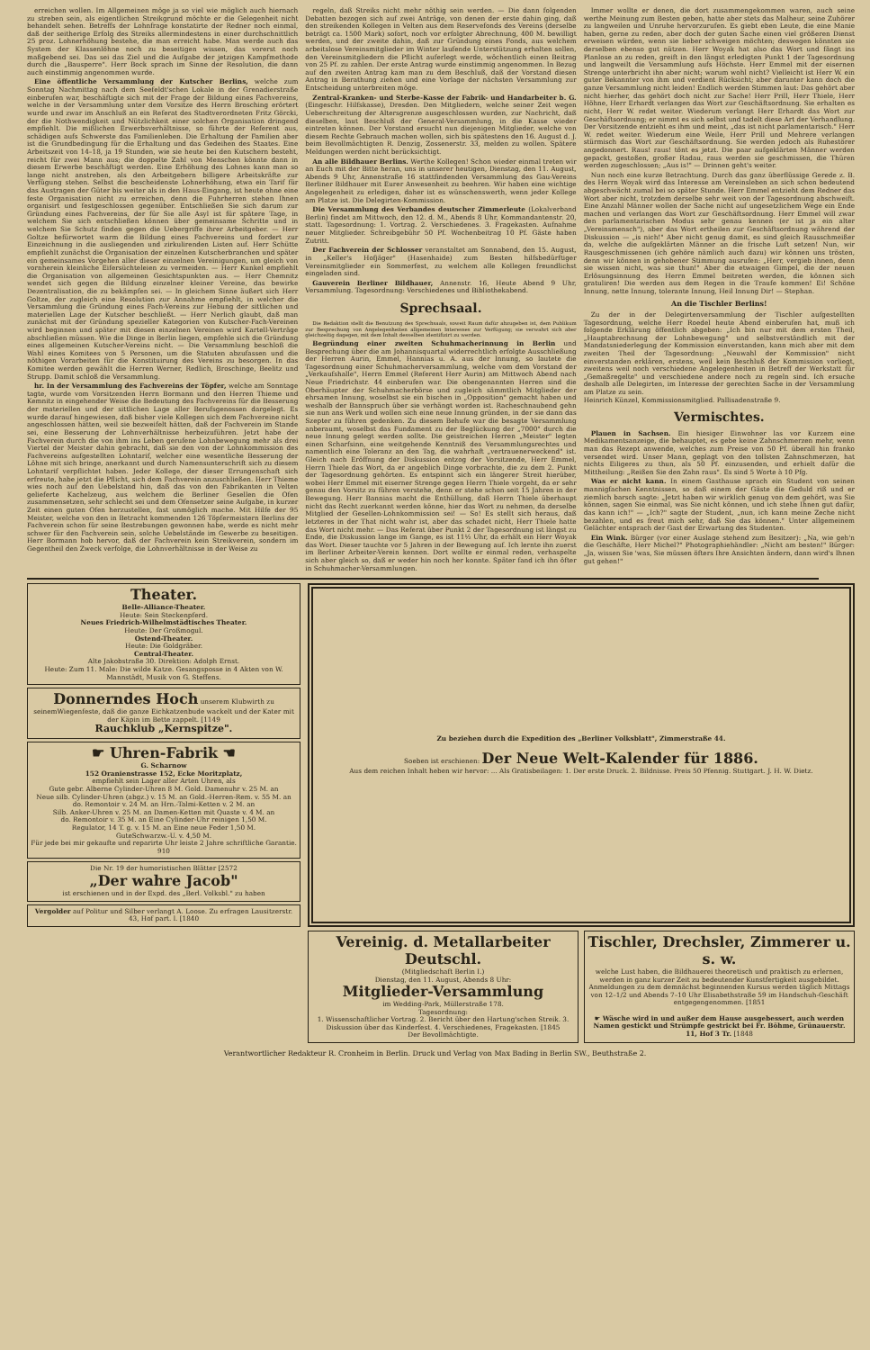erreichen wollen. Im Allgemeinen möge ja so viel wie möglich auch hiernach zu streben sein, als eigentlichen Streikgrund möchte er die Gelegenheit nicht behandelt sehen. Betreffs der Lohnfrage konstatirte der Redner noch einmal, daß der seitherige Erfolg des Streiks allermindestens in einer durchschnittlich 25 proz. Lohnerhöhung bestehe, die man erreicht habe. Man werde auch das System der Klassenlöhne noch zu beseitigen wissen, das vorerst noch maßgebend sei. Das sei das Ziel und die Aufgabe der jetzigen Kampfmethode durch die „Bausperre". Herr Bock sprach im Sinne der Resolution, die dann auch einstimmig angenommen wurde.
Eine öffentliche Versammlung der Kutscher Berlins, welche zum Sonntag Nachmittag nach dem Seefeldt'schen Lokale in der Grenadierstraße einberufen war, beschäftigte sich mit der Frage der Bildung eines Fachvereins, welche in der Versammlung unter dem Vorsitze des Herrn Brosching erörtert wurde und zwar im Anschluß an ein Referat des Stadtverordneten Fritz Görcki, der die Nothwendigkeit und Nützlichkeit einer solchen Organisation dringend empfiehlt. Die mißlichen Erwerbsverhältnisse, so führte der Referent aus, schädigen aufs Schwerste das Familienleben. Die Erhaltung der Familien aber ist die Grundbedingung für die Erhaltung und das Gedeihen des Staates. Eine Arbeitszeit von 14–18, ja 19 Stunden, wie sie heute bei den Kutschern besteht, reicht für zwei Mann aus; die doppelte Zahl von Menschen könnte dann in diesem Erwerbe beschäftigt werden. Eine Erhöhung des Lohnes kann man so lange nicht anstreben, als den Arbeitgebern billigere Arbeitskräfte zur Verfügung stehen. Selbst die bescheidenste Lohnerhöhung, etwa ein Tarif für das Austragen der Güter bis weiter als in den Haus-Eingang, ist heute ohne eine feste Organisation nicht zu erreichen, denn die Fuhrherren stehen Ihnen organisirt und festgeschlossen gegenüber. Entschließen Sie sich darum zur Gründung eines Fachvereins, der für Sie alle Asyl ist für spätere Tage, in welchem Sie sich entschließen können über gemeinsame Schritte und in welchem Sie Schutz finden gegen die Uebergriffe ihrer Arbeitgeber. — Herr Goltze befürwortet warm die Bildung eines Fachvereins und fordert zur Einzeichnung in die ausliegenden und zirkulirenden Listen auf. Herr Schütte empfiehlt zunächst die Organisation der einzelnen Kutscherbranchen und später ein gemeinsames Vorgehen aller dieser einzelnen Vereinigungen, um gleich von vornherein kleinliche Eifersüchteleien zu vermeiden. — Herr Kunkel empfiehlt die Organisation von allgemeinen Gesichtspunkten aus. — Herr Chemnitz wendet sich gegen die Bildung einzelner kleiner Vereine, das bewirke Dezentralisation, die zu bekämpfen sei. — In gleichem Sinne äußert sich Herr Goltze, der zugleich eine Resolution zur Annahme empfiehlt, in welcher die Versammlung die Gründung eines Fach-Vereins zur Hebung der sittlichen und materiellen Lage der Kutscher beschließt. — Herr Nerlich glaubt, daß man zunächst mit der Gründung spezieller Kategorien von Kutscher-Fach-Vereinen wird beginnen und später mit diesen einzelnen Vereinen wird Kartell-Verträge abschließen müssen. Wie die Dinge in Berlin liegen, empfehle sich die Gründung eines allgemeinen Kutscher-Vereins nicht. — Die Versammlung beschloß die Wahl eines Komitees von 5 Personen, um die Statuten abzufassen und die nöthigen Vorarbeiten für die Konstituirung des Vereins zu besorgen. In das Komitee werden gewählt die Herren Werner, Redlich, Broschinge, Beelitz und Strupp. Damit schloß die Versammlung.
hr. In der Versammlung des Fachvereins der Töpfer, welche am Sonntage tagte, wurde vom Vorsitzenden Herrn Bormann und den Herren Thieme und Kemnitz in eingehender Weise die Bedeutung des Fachvereins für die Besserung der materiellen und der sittlichen Lage aller Berufsgenossen dargelegt. Es wurde darauf hingewiesen, daß bisher viele Kollegen sich dem Fachvereine nicht angeschlossen hätten, weil sie bezweifelt hätten, daß der Fachverein im Stande sei, eine Besserung der Lohnverhältnisse herbeizuführen. Jetzt habe der Fachverein durch die von ihm ins Leben gerufene Lohnbewegung mehr als drei Viertel der Meister dahin gebracht, daß sie den von der Lohnkommission des Fachvereins aufgestellten Lohntarif, welcher eine wesentliche Besserung der Löhne mit sich bringe, anerkannt und durch Namensunterschrift sich zu diesem Lohntarif verpflichtet haben. Jeder Kollege, der dieser Errungenschaft sich erfreute, habe jetzt die Pflicht, sich dem Fachverein anzuschließen. Herr Thieme wies noch auf den Uebelstand hin, daß das von den Fabrikanten in Velten gelieferte Kachelzeug, aus welchem die Berliner Gesellen die Ofen zusammensetzen, sehr schlecht sei und dem Ofensetzer seine Aufgabe, in kurzer Zeit einen guten Ofen herzustellen, fast unmöglich mache. Mit Hilfe der 95 Meister, welche von den in Betracht kommenden 126 Töpfermeistern Berlins der Fachverein schon für seine Bestrebungen gewonnen habe, werde es nicht mehr schwer für den Fachverein sein, solche Uebelstände im Gewerbe zu beseitigen. Herr Bormann hob hervor, daß der Fachverein kein Streikverein, sondern im Gegentheil den Zweck verfolge, die Lohnverhältnisse in der Weise zu
regeln, daß Streiks nicht mehr nöthig sein werden. — Die dann folgenden Debatten bezogen sich auf zwei Anträge, von denen der erste dahin ging, daß den streikenden Kollegen in Velten aus dem Reservefonds des Vereins (derselbe beträgt ca. 1500 Mark) sofort, noch vor erfolgter Abrechnung, 400 M. bewilligt werden, und der zweite dahin, daß zur Gründung eines Fonds, aus welchem arbeitslose Vereinsmitglieder im Winter laufende Unterstützung erhalten sollen, den Vereinsmitgliedern die Pflicht auferlegt werde, wöchentlich einen Beitrag von 25 Pf. zu zahlen. Der erste Antrag wurde einstimmig angenommen. In Bezug auf den zweiten Antrag kam man zu dem Beschluß, daß der Vorstand diesen Antrag in Berathung ziehen und eine Vorlage der nächsten Versammlung zur Entscheidung unterbreiten möge.
Zentral-Kranken- und Sterbe-Kasse der Fabrik- und Handarbeiter b. G. (Eingeschr. Hilfskasse), Dresden. Den Mitgliedern, welche seiner Zeit wegen Ueberschreitung der Altersgrenze ausgeschlossen wurden, zur Nachricht, daß dieselben, laut Beschluß der General-Versammlung, in die Kasse wieder eintreten können. Der Vorstand ersucht nun diejenigen Mitglieder, welche von diesem Rechte Gebrauch machen wollen, sich bis spätestens den 16. August d. J. beim Bevollmächtigten R. Denzig, Zossenerstr. 33, melden zu wollen. Spätere Meldungen werden nicht berücksichtigt.
An alle Bildhauer Berlins. Werthe Kollegen! Schon wieder einmal treten wir an Euch mit der Bitte heran, uns in unserer heutigen, Dienstag, den 11. August, Abends 9 Uhr, Annenstraße 16 stattfindenden Versammlung des Gau-Vereins Berliner Bildhauer mit Eurer Anwesenheit zu beehren. Wir haben eine wichtige Angelegenheit zu erledigen, daher ist es wünschenswerth, wenn jeder Kollege am Platze ist. Die Delegirten-Kommission.
Die Versammlung des Verbandes deutscher Zimmerleute (Lokalverband Berlin) findet am Mittwoch, den 12. d. M., Abends 8 Uhr, Kommandantenstr. 20, statt. Tagesordnung: 1. Vortrag. 2. Verschiedenes. 3. Fragekasten. Aufnahme neuer Mitglieder. Schreibgebühr 50 Pf. Wochenbeitrag 10 Pf. Gäste haben Zutritt.
Der Fachverein der Schlosser veranstaltet am Sonnabend, den 15. August, in „Keller's Hofjäger" (Hasenhaide) zum Besten hilfsbedürftiger Vereinsmitglieder ein Sommerfest, zu welchem alle Kollegen freundlichst eingeladen sind.
Gauverein Berliner Bildhauer, Annenstr. 16, Heute Abend 9 Uhr, Versammlung. Tagesordnung: Verschiedenes und Bibliothekabend.
Sprechsaal.
Die Redaktion stellt die Benutzung des Sprechsaals, soweit Raum dafür abzugeben ist, dem Publikum zur Besprechung von Angelegenheiten allgemeinen Interesses zur Verfügung; sie verwahrt sich aber gleichzeitig dagegen, mit dem Inhalt desselben identifizirt zu werden.
Begründung einer zweiten Schuhmacherinnung in Berlin und Besprechung über die am Johannisquartal widerrechtlich erfolgte Ausschließung der Herren Aurin, Emmel, Hannias u. A. aus der Innung, so lautete die Tagesordnung einer Schuhmacherversammlung, welche vom dem Vorstand der „Verkaufshalle", Herrn Emmel (Referent Herr Aurin) am Mittwoch Abend nach Neue Friedrichstr. 44 einberufen war. Die obengenannten Herren sind die Oberhäupter der Schuhmacherbörse und zugleich sämmtlich Mitglieder der ehrsamen Innung, woselbst sie ein bischen in „Opposition" gemacht haben und weshalb der Bannspruch über sie verhängt worden ist. Racheschnaubend gehn sie nun ans Werk und wollen sich eine neue Innung gründen, in der sie dann das Szepter zu führen gedenken. Zu diesem Behufe war die besagte Versammlung anberaumt, woselbst das Fundament zu der Beglückung der „7000" durch die neue Innung gelegt werden sollte. Die geistreichen Herren „Meister" legten einen Scharfsinn, eine weitgehende Kenntniß des Versammlungsrechtes und namentlich eine Toleranz an den Tag, die wahrhaft „vertrauenerweckend" ist. Gleich nach Eröffnung der Diskussion entzog der Vorsitzende, Herr Emmel, Herrn Thiele das Wort, da er angeblich Dinge vorbrachte, die zu dem 2. Punkt der Tagesordnung gehörten. Es entspinnt sich ein längerer Streit hierüber, wobei Herr Emmel mit eiserner Strenge gegen Herrn Thiele vorgeht, da er sehr genau den Vorsitz zu führen verstehe, denn er stehe schon seit 15 Jahren in der Bewegung. Herr Bannias macht die Enthüllung, daß Herrn Thiele überhaupt nicht das Recht zuerkannt werden könne, hier das Wort zu nehmen, da derselbe Mitglied der Gesellen-Lohnkommission sei! — So! Es stellt sich heraus, daß letzteres in der That nicht wahr ist, aber das schadet nicht, Herr Thiele hatte das Wort nicht mehr. — Das Referat über Punkt 2 der Tagesordnung ist längst zu Ende, die Diskussion lange im Gange, es ist 11½ Uhr, da erhält ein Herr Woyak das Wort. Dieser tauchte vor 5 Jahren in der Bewegung auf. Ich lernte ihn zuerst im Berliner Arbeiter-Verein kennen. Dort wollte er einmal reden, verhaspelte sich aber gleich so, daß er weder hin noch her konnte. Später fand ich ihn öfter in Schuhmacher-Versammlungen.
Immer wollte er denen, die dort zusammengekommen waren, auch seine werthe Meinung zum Besten geben, hatte aber stets das Malheur, seine Zuhörer zu langweilen und Unruhe hervorzurufen. Es giebt eben Leute, die eine Manie haben, gerne zu reden, aber doch der guten Sache einen viel größeren Dienst erweisen würden, wenn sie lieber schweigen möchten; deswegen könnten sie derselben ebenso gut nützen. Herr Woyak hat also das Wort und fängt ins Planlose an zu reden, greift in den längst erledigten Punkt 1 der Tagesordnung und langweilt die Versammlung aufs Höchste. Herr Emmel mit der eisernen Strenge unterbricht ihn aber nicht; warum wohl nicht? Vielleicht ist Herr W. ein guter Bekannter von ihm und verdient Rücksicht; aber darunter kann doch die ganze Versammlung nicht leiden! Endlich werden Stimmen laut: Das gehört aber nicht hierher, das gehört doch nicht zur Sache! Herr Prill, Herr Thiele, Herr Höhne, Herr Erhardt verlangen das Wort zur Geschäftsordnung. Sie erhalten es nicht, Herr W. redet weiter. Wiederum verlangt Herr Erhardt das Wort zur Geschäftsordnung; er nimmt es sich selbst und tadelt diese Art der Verhandlung. Der Vorsitzende entzieht es ihm und meint, „das ist nicht parlamentarisch." Herr W. redet weiter. Wiederum eine Weile, Herr Prill und Mehrere verlangen stürmisch das Wort zur Geschäftsordnung. Sie werden jedoch als Ruhestörer angedonnert. Raus! raus! tönt es jetzt. Die paar aufgeklärten Männer werden gepackt, gestoßen, großer Radau, raus werden sie geschmissen, die Thüren werden zugeschlossen; „Aus is!" — Drinnen geht's weiter.
Nun noch eine kurze Betrachtung. Durch das ganz überflüssige Gerede z. B. des Herrn Woyak wird das Interesse am Vereinsleben an sich schon bedeutend abgeschwächt zumal bei so später Stunde. Herr Emmel entzieht dem Redner das Wort aber nicht, trotzdem derselbe sehr weit von der Tagesordnung abschweift. Eine Anzahl Männer wollen der Sache nicht auf ungesetzlichem Wege ein Ende machen und verlangen das Wort zur Geschäftsordnung. Herr Emmel will zwar den parlamentarischen Modus sehr genau kennen (er ist ja ein alter „Vereinsmensch"), aber das Wort ertheilen zur Geschäftsordnung während der Diskussion — „is nich!" Aber nicht genug damit, es sind gleich Rausschmeißer da, welche die aufgeklärten Männer an die frische Luft setzen! Nun, wir Rausgeschmissenen (ich gehöre nämlich auch dazu) wir können uns trösten, denn wir können in gehobener Stimmung ausrufen: „Herr, vergieb ihnen, denn sie wissen nicht, was sie thun!" Aber die etwaigen Gimpel, die der neuen Erlösungsinnung des Herrn Emmel beitreten werden, die können sich gratuliren! Die werden aus dem Regen in die Traufe kommen! Ei! Schöne Innung, nette Innung, tolerante Innung, Heil Innung Dir! — Stephan.
An die Tischler Berlins!
Zu der in der Delegirtenversammlung der Tischler aufgestellten Tagesordnung, welche Herr Roedel heute Abend einberufen hat, muß ich folgende Erklärung öffentlich abgeben: „Ich bin nur mit dem ersten Theil, „Hauptabrechnung der Lohnbewegung" und selbstverständlich mit der Mandatsniederlegung der Kommission einverstanden, kann mich aber mit dem zweiten Theil der Tagesordnung: „Neuwahl der Kommission" nicht einverstanden erklären, erstens, weil kein Beschluß der Kommission vorliegt, zweitens weil noch verschiedene Angelegenheiten in Betreff der Werkstatt für „Gemaßregelte" und verschiedene andere noch zu regeln sind. Ich ersuche deshalb alle Delegirten, im Interesse der gerechten Sache in der Versammlung am Platze zu sein.
Heinrich Künzel, Kommissionsmitglied. Pallisadenstraße 9.
Vermischtes.
Plauen in Sachsen. Ein hiesiger Einwohner las vor Kurzem eine Medikamentsanzeige, die behauptet, es gebe keine Zahnschmerzen mehr, wenn man das Rezept anwende, welches zum Preise von 50 Pf. überall hin franko versendet wird. Unser Mann, geplagt von den tollsten Zahnschmerzen, hat nichts Eiligeres zu thun, als 50 Pf. einzusenden, und erhielt dafür die Mittheilung: „Reißen Sie den Zahn raus". Es sind 5 Worte à 10 Pfg.
Was er nicht kann. In einem Gasthause sprach ein Student von seinen mannigfachen Kenntnissen, so daß einem der Gäste die Geduld riß und er ziemlich barsch sagte: „Jetzt haben wir wirklich genug von dem gehört, was Sie können, sagen Sie einmal, was Sie nicht können, und ich stehe Ihnen gut dafür, das kann ich!" — „Ich?" sagte der Student, „nun, ich kann meine Zeche nicht bezahlen, und es freut mich sehr, daß Sie das können." Unter allgemeinem Gelächter entsprach der Gast der Erwartung des Studenten.
Ein Wink. Bürger (vor einer Auslage stehend zum Besitzer): „Na, wie geh'n die Geschäfte, Herr Michel?" Photographiehändler: „Nicht am besten!" Bürger: „Ja, wissen Sie 'was, Sie müssen öfters Ihre Ansichten ändern, dann wird's Ihnen gut gehen!"
Theater.
Belle-Alliance-Theater.
Heute: Sein Steckenpferd.
Neues Friedrich-Wilhelmstädtisches Theater.
Heute: Der Großmogul.
Ostend-Theater.
Heute: Die Goldgräber.
Central-Theater.
Alte Jakobstraße 30. Direktion: Adolph Ernst.
Heute: Zum 11. Male: Die wilde Katze. Gesangsposse in 4 Akten von W. Mannstädt, Musik von G. Steffens.
Donnerndes Hoch unserem Klubwirth zu seinemWiegenfeste, daß die ganze Eichkatzenbude wackelt und der Kater mit der Käpin im Bette zappelt. [1149
Rauchklub „Kernspitze".
☛ Uhren-Fabrik ☚
G. Scharnow
152 Oranienstrasse 152, Ecke Moritzplatz,
empfiehlt sein Lager aller Arten Uhren, als
Gute gebr. Alberne Cylinder-Uhren 8 M. Gold. Damenuhr v. 25 M. an
Neue silb. Cylinder-Uhren (abgz.) v. 15 M. an Gold.-Herren-Rem. v. 55 M. an
do. Remontoir v. 24 M. an Hrn.-Talmi-Ketten v. 2 M. an
Silb. Anker-Uhren v. 25 M. an Damen-Ketten mit Quaste v. 4 M. an
do. Remontoir v. 35 M. an Eine Cylinder-Uhr reinigen 1,50 M.
Regulator, 14 T. g. v. 15 M. an Eine neue Feder 1,50 M.
GuteSchwarzw.-U. v. 4,50 M.
Für jede bei mir gekaufte und reparirte Uhr leiste 2 Jahre schriftliche Garantie. 910
Die Nr. 19 der humoristischen Blätter [2572
„Der wahre Jacob"
ist erschienen und in der Expd. des „Berl. Volksbl." zu haben
Vergolder auf Politur und Silber verlangt A. Loose. Zu erfragen Lausitzerstr. 43, Hof part. l. [1840
Zu beziehen durch die Expedition des „Berliner Volksblatt", Zimmerstraße 44.
Soeben ist erschienen: Der Neue Welt-Kalender für 1886.
Aus dem reichen Inhalt heben wir hervor: ... Als Gratisbeilagen: 1. Der erste Druck. 2. Bildnisse. Preis 50 Pfennig. Stuttgart. J. H. W. Dietz.
Vereinig. d. Metallarbeiter Deutschl.
(Mitgliedschaft Berlin I.)
Dienstag, den 11. August, Abends 8 Uhr:
Mitglieder-Versammlung
im Wedding-Park, Müllerstraße 178.
Tagesordnung:
1. Wissenschaftlicher Vortrag. 2. Bericht über den Hartung'schen Streik. 3. Diskussion über das Kinderfest. 4. Verschiedenes, Fragekasten. [1845
Der Bevollmächtigte.
Tischler, Drechsler, Zimmerer u. s. w.
welche Lust haben, die Bildhauerei theoretisch und praktisch zu erlernen, werden in ganz kurzer Zeit zu bedeutender Kunstfertigkeit ausgebildet. Anmeldungen zu dem demnächst beginnenden Kursus werden täglich Mittags von 12–1/2 und Abends 7–10 Uhr Elisabethstraße 59 im Handschuh-Geschäft entgegengenommen. [1851
☛ Wäsche wird in und außer dem Hause ausgebessert, auch werden Namen gestickt und Strümpfe gestrickt bei Fr. Böhme, Grünauerstr. 11, Hof 3 Tr. [1848
Verantwortlicher Redakteur R. Cronheim in Berlin. Druck und Verlag von Max Bading in Berlin SW., Beuthstraße 2.